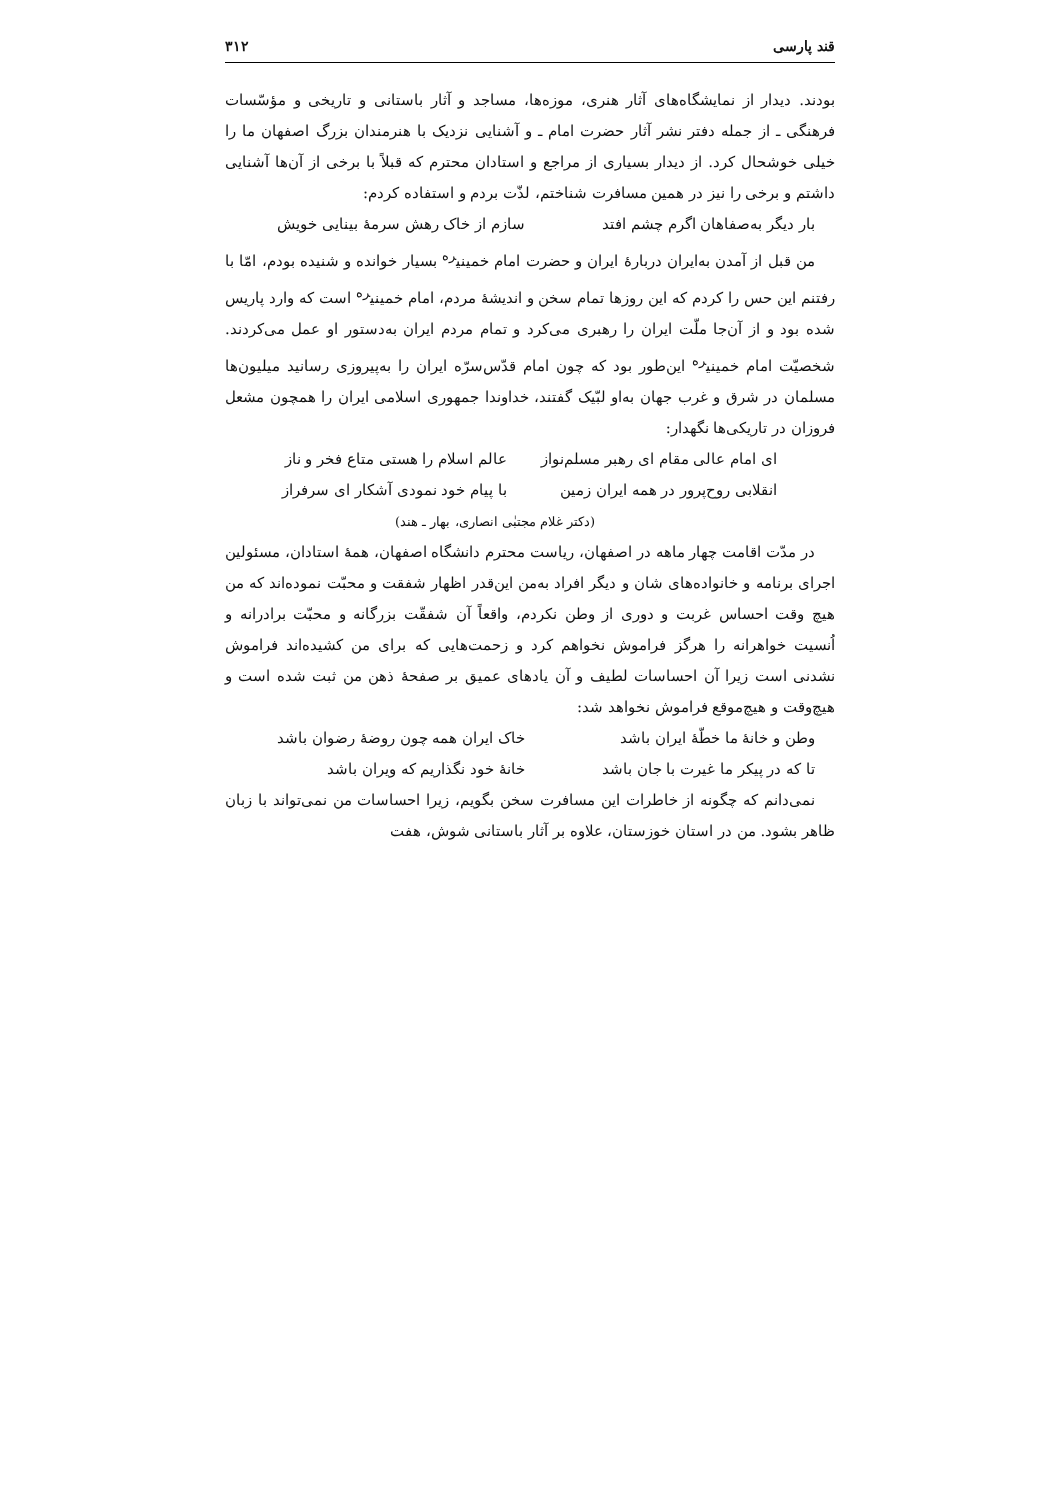قند پارسی ۳۱۲
بودند. دیدار از نمایشگاه‌های آثار هنری، موزه‌ها، مساجد و آثار باستانی و تاریخی و مؤسّسات فرهنگی ـ از جمله دفتر نشر آثار حضرت امام ـ و آشنایی نزدیک با هنرمندان بزرگ اصفهان ما را خیلی خوشحال کرد. از دیدار بسیاری از مراجع و استادان محترم که قبلاً با برخی از آن‌ها آشنایی داشتم و برخی را نیز در همین مسافرت شناختم، لذّت بردم و استفاده کردم:
بار دیگر به‌صفاهان اگرم چشم افتد سازم از خاک رهش سرمهٔ بینایی خویش
من قبل از آمدن به‌ایران دربارهٔ ایران و حضرت امام خمینی<sup>ره</sup> بسیار خوانده و شنیده بودم، امّا با رفتنم این حس را کردم که این روزها تمام سخن و اندیشهٔ مردم، امام خمینی<sup>ره</sup> است که وارد پاریس شده بود و از آن‌جا ملّت ایران را رهبری می‌کرد و تمام مردم ایران به‌دستور او عمل می‌کردند. شخصیّت امام خمینی<sup>ره</sup> این‌طور بود که چون امام قدّس‌سرّه ایران را به‌پیروزی رسانید میلیون‌ها مسلمان در شرق و غرب جهان به‌او لبّیک گفتند، خداوندا جمهوری اسلامی ایران را همچون مشعل فروزان در تاریکی‌ها نگهدار:
ای امام عالی مقام ای رهبر مسلم‌نواز عالم اسلام را هستی متاع فخر و ناز
انقلابی روح‌پرور در همه ایران زمین با پیام خود نمودی آشکار ای سرفراز
(دکتر غلام مجتبٰی انصاری، بهار ـ هند)
در مدّت اقامت چهار ماهه در اصفهان، ریاست محترم دانشگاه اصفهان، همهٔ استادان، مسئولین اجرای برنامه و خانواده‌های شان و دیگر افراد به‌من این‌قدر اظهار شفقت و محبّت نموده‌اند که من هیچ وقت احساس غربت و دوری از وطن نکردم، واقعاً آن شفقّت بزرگانه و محبّت برادرانه و اُنسیت خواهرانه را هرگز فراموش نخواهم کرد و زحمت‌هایی که برای من کشیده‌اند فراموش نشدنی است زیرا آن احساسات لطیف و آن یادهای عمیق بر صفحهٔ ذهن من ثبت شده است و هیچ‌وقت و هیچ‌موقع فراموش نخواهد شد:
وطن و خانهٔ ما خطّهٔ ایران باشد خاک ایران همه چون روضهٔ رضوان باشد
تا که در پیکر ما غیرت با جان باشد خانهٔ خود نگذاریم که ویران باشد
نمی‌دانم که چگونه از خاطرات این مسافرت سخن بگویم، زیرا احساسات من نمی‌تواند با زبان ظاهر بشود. من در استان خوزستان، علاوه بر آثار باستانی شوش، هفت